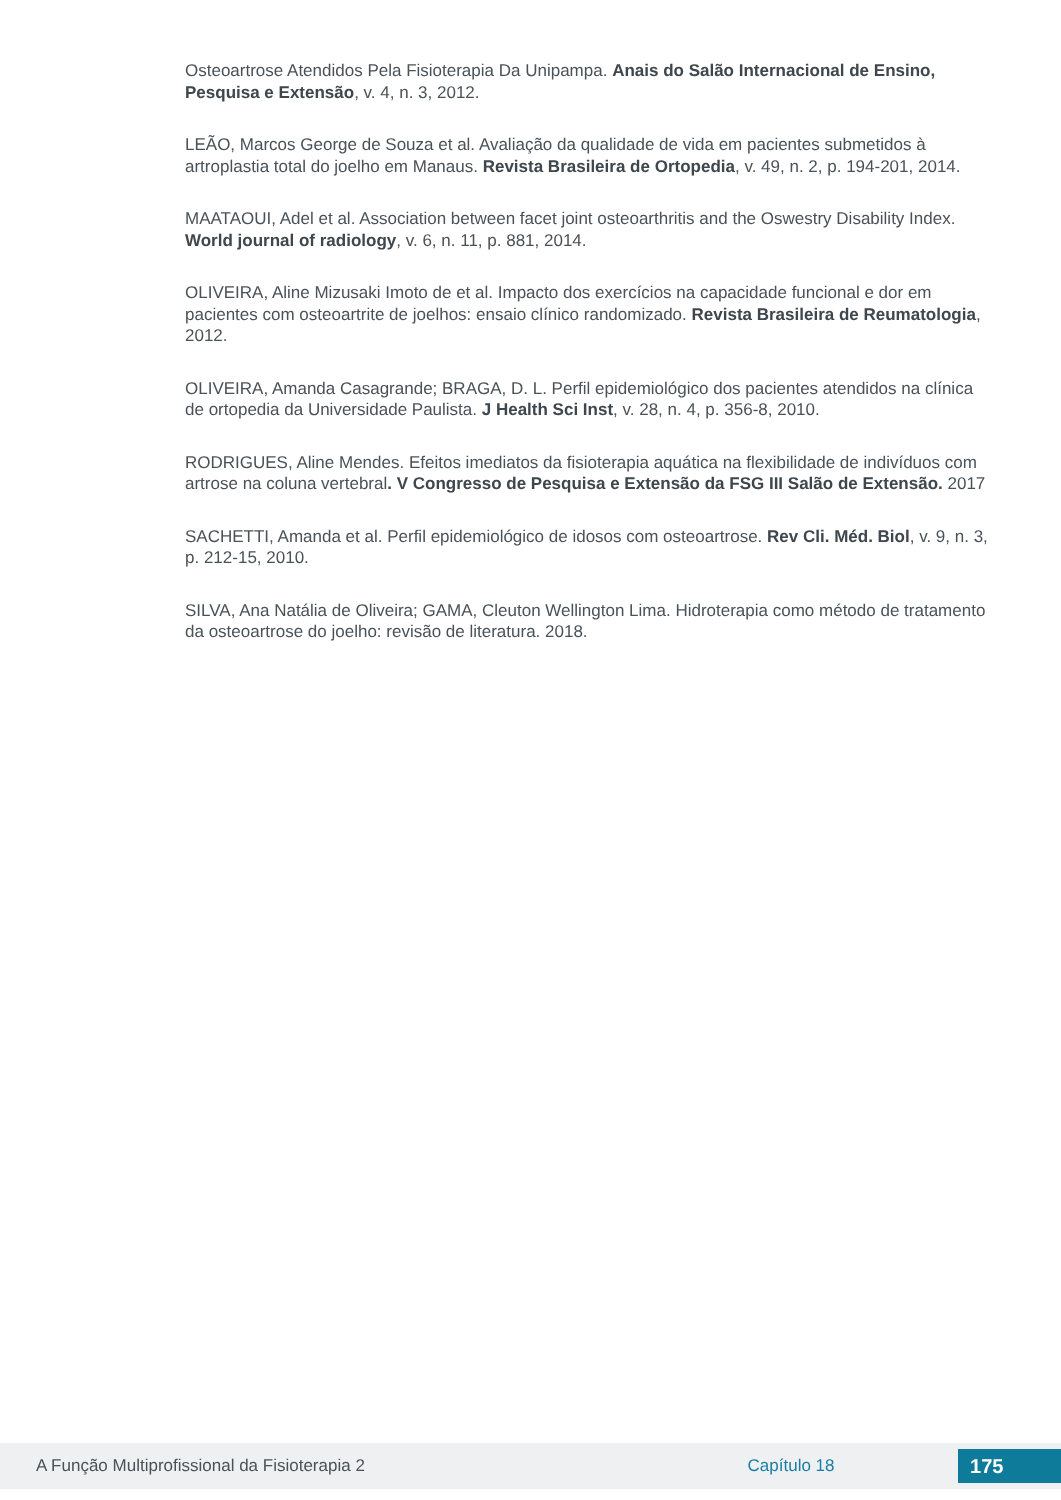Osteoartrose Atendidos Pela Fisioterapia Da Unipampa. Anais do Salão Internacional de Ensino, Pesquisa e Extensão, v. 4, n. 3, 2012.
LEÃO, Marcos George de Souza et al. Avaliação da qualidade de vida em pacientes submetidos à artroplastia total do joelho em Manaus. Revista Brasileira de Ortopedia, v. 49, n. 2, p. 194-201, 2014.
MAATAOUI, Adel et al. Association between facet joint osteoarthritis and the Oswestry Disability Index. World journal of radiology, v. 6, n. 11, p. 881, 2014.
OLIVEIRA, Aline Mizusaki Imoto de et al. Impacto dos exercícios na capacidade funcional e dor em pacientes com osteoartrite de joelhos: ensaio clínico randomizado. Revista Brasileira de Reumatologia, 2012.
OLIVEIRA, Amanda Casagrande; BRAGA, D. L. Perfil epidemiológico dos pacientes atendidos na clínica de ortopedia da Universidade Paulista. J Health Sci Inst, v. 28, n. 4, p. 356-8, 2010.
RODRIGUES, Aline Mendes. Efeitos imediatos da fisioterapia aquática na flexibilidade de indivíduos com artrose na coluna vertebral. V Congresso de Pesquisa e Extensão da FSG III Salão de Extensão. 2017
SACHETTI, Amanda et al. Perfil epidemiológico de idosos com osteoartrose. Rev Cli. Méd. Biol, v. 9, n. 3, p. 212-15, 2010.
SILVA, Ana Natália de Oliveira; GAMA, Cleuton Wellington Lima. Hidroterapia como método de tratamento da osteoartrose do joelho: revisão de literatura. 2018.
A Função Multiprofissional da Fisioterapia 2 Capítulo 18 175